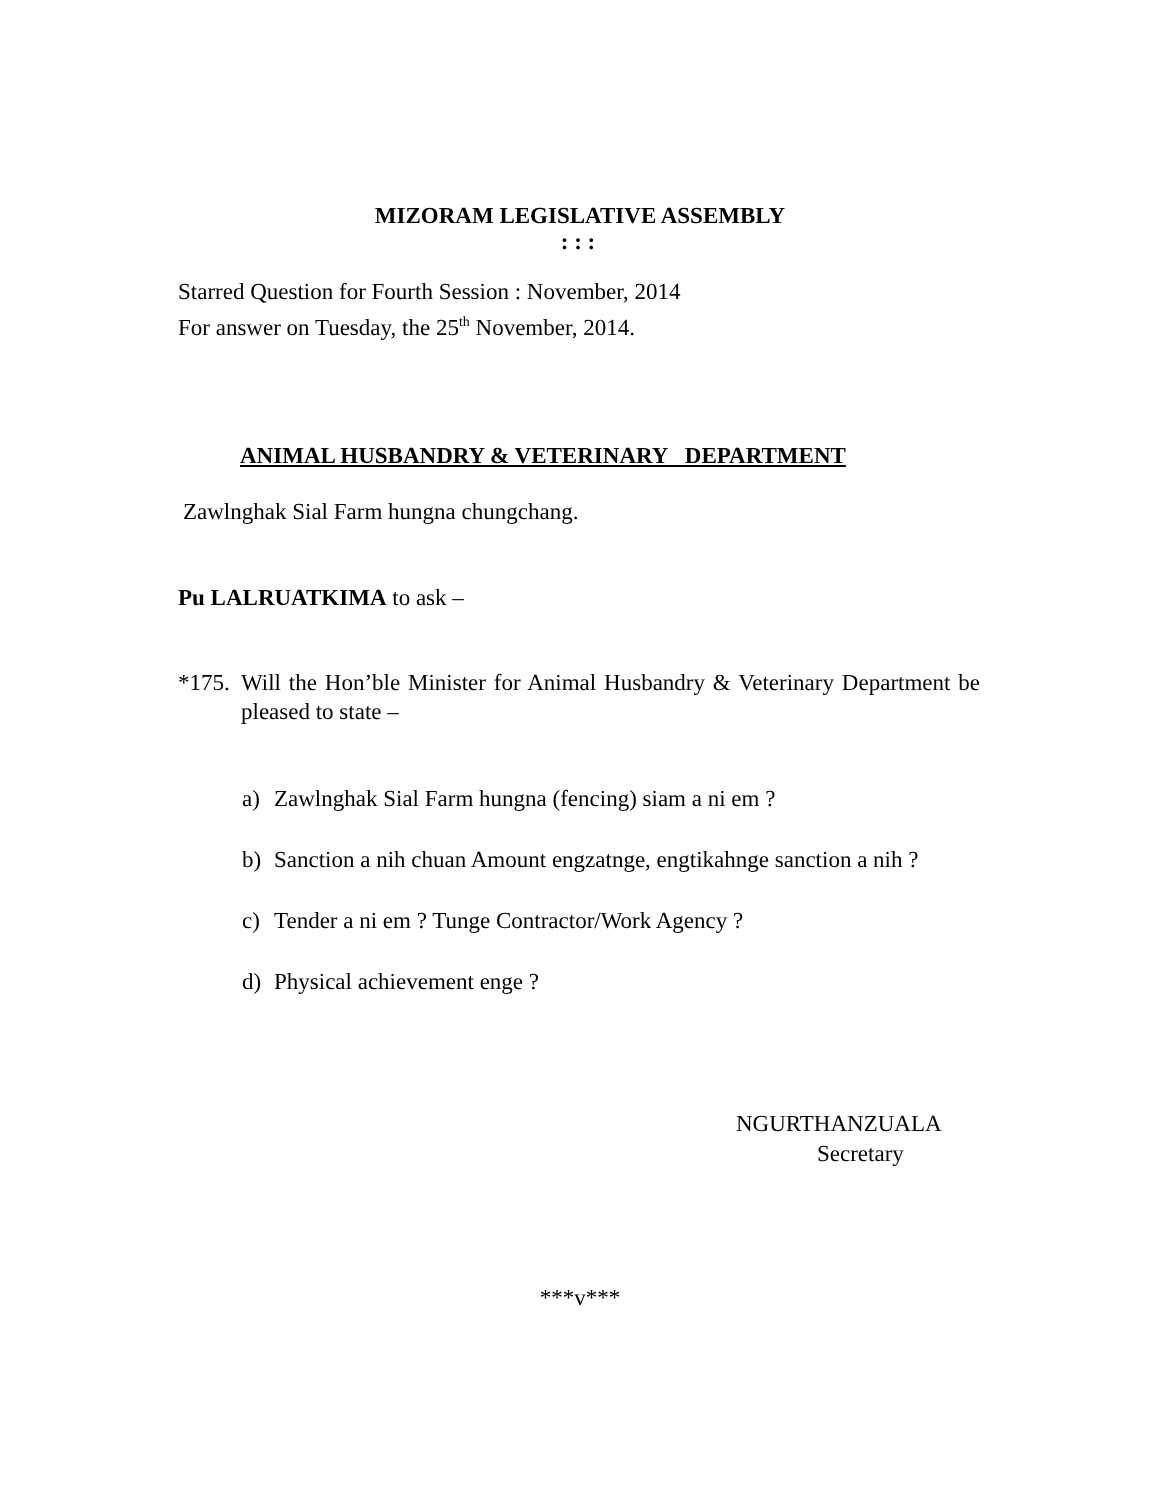MIZORAM LEGISLATIVE ASSEMBLY
: : :
Starred Question for Fourth Session : November, 2014
For answer on Tuesday, the 25<sup>th</sup> November, 2014.
ANIMAL HUSBANDRY & VETERINARY DEPARTMENT
Zawlnghak Sial Farm hungna chungchang.
Pu LALRUATKIMA to ask –
*175. Will the Hon’ble Minister for Animal Husbandry & Veterinary Department be pleased to state –
a) Zawlnghak Sial Farm hungna (fencing) siam a ni em ?
b) Sanction a nih chuan Amount engzatnge, engtikahnge sanction a nih ?
c) Tender a ni em ? Tunge Contractor/Work Agency ?
d) Physical achievement enge ?
NGURTHANZUALA
Secretary
***v***